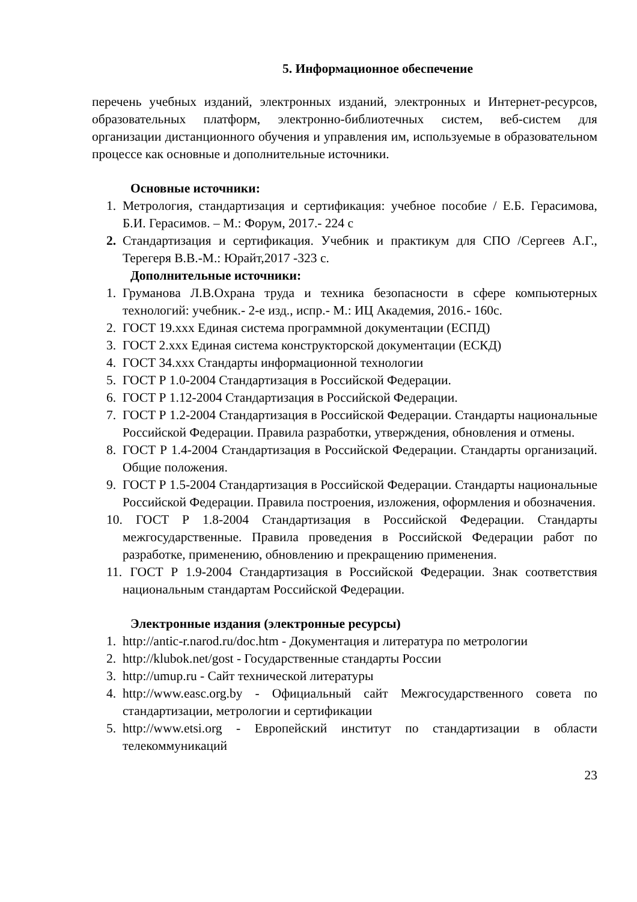5. Информационное обеспечение
перечень учебных изданий, электронных изданий, электронных и Интернет-ресурсов, образовательных платформ, электронно-библиотечных систем, веб-систем для организации дистанционного обучения и управления им, используемые в образовательном процессе как основные и дополнительные источники.
Основные источники:
1. Метрология, стандартизация и сертификация: учебное пособие / Е.Б. Герасимова, Б.И. Герасимов. – М.: Форум, 2017.- 224 с
2. Стандартизация и сертификация. Учебник и практикум для СПО /Сергеев А.Г., Терегеря В.В.-М.: Юрайт,2017 -323 с.
Дополнительные источники:
1. Груманова Л.В.Охрана труда и техника безопасности в сфере компьютерных технологий: учебник.- 2-е изд., испр.- М.: ИЦ Академия, 2016.- 160с.
2. ГОСТ 19.ххх Единая система программной документации (ЕСПД)
3. ГОСТ 2.ххх Единая система конструкторской документации (ЕСКД)
4. ГОСТ 34.ххх Стандарты информационной технологии
5. ГОСТ Р 1.0-2004 Стандартизация в Российской Федерации.
6. ГОСТ Р 1.12-2004 Стандартизация в Российской Федерации.
7. ГОСТ Р 1.2-2004 Стандартизация в Российской Федерации. Стандарты национальные Российской Федерации. Правила разработки, утверждения, обновления и отмены.
8. ГОСТ Р 1.4-2004 Стандартизация в Российской Федерации. Стандарты организаций. Общие положения.
9. ГОСТ Р 1.5-2004 Стандартизация в Российской Федерации. Стандарты национальные Российской Федерации. Правила построения, изложения, оформления и обозначения.
10. ГОСТ Р 1.8-2004 Стандартизация в Российской Федерации. Стандарты межгосударственные. Правила проведения в Российской Федерации работ по разработке, применению, обновлению и прекращению применения.
11. ГОСТ Р 1.9-2004 Стандартизация в Российской Федерации. Знак соответствия национальным стандартам Российской Федерации.
Электронные издания (электронные ресурсы)
1. http://antic-r.narod.ru/doc.htm - Документация и литература по метрологии
2. http://klubok.net/gost - Государственные стандарты России
3. http://umup.ru - Сайт технической литературы
4. http://www.easc.org.by - Официальный сайт Межгосударственного совета по стандартизации, метрологии и сертификации
5. http://www.etsi.org - Европейский институт по стандартизации в области телекоммуникаций
23